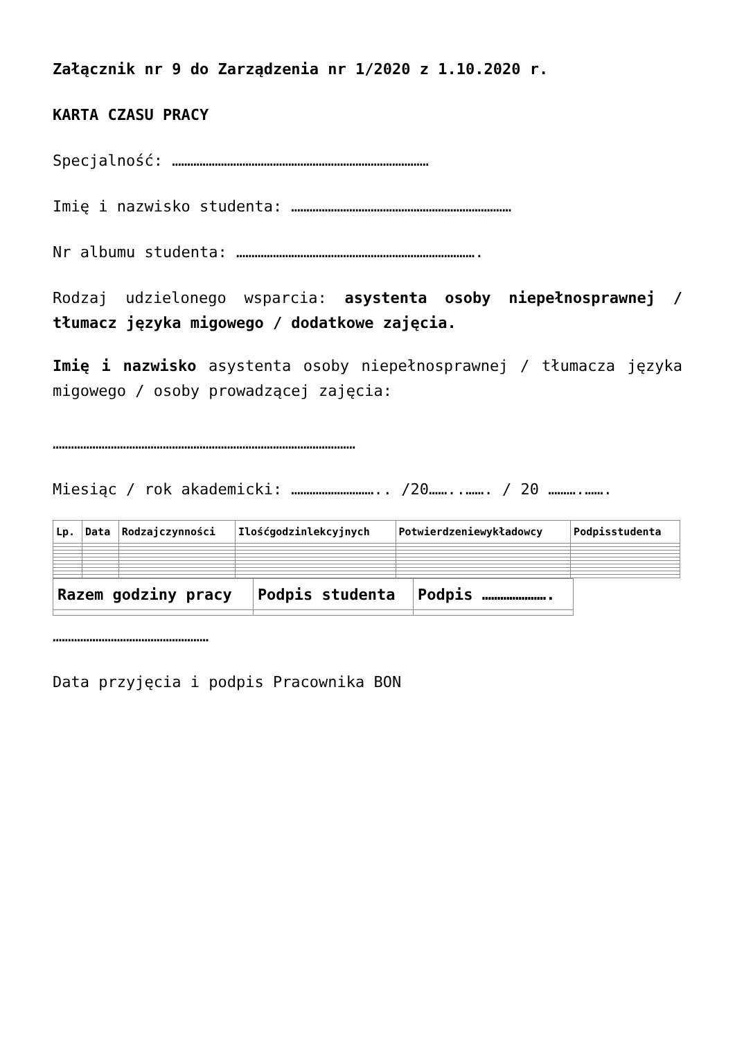Załącznik nr 9 do Zarządzenia nr 1/2020 z 1.10.2020 r.
KARTA CZASU PRACY
Specjalność: …………………………………………………………………………
Imię i nazwisko studenta: ………………………………………………………………
Nr albumu studenta: …………………………………………………………………….
Rodzaj udzielonego wsparcia: asystenta osoby niepełnosprawnej / tłumacz języka migowego / dodatkowe zajęcia.
Imię i nazwisko asystenta osoby niepełnosprawnej / tłumacza języka migowego / osoby prowadzącej zajęcia:
………………………………………………………………………………………
Miesiąc / rok akademicki: ……………………….. /20……..……. / 20 ……….…….
| Lp. | Data | Rodzajczynności | Ilośćgodzinlekcyjnych | Potwierdzeniewykładowcy | Podpisstudenta |
| --- | --- | --- | --- | --- | --- |
| Razem godziny pracy | Podpis studenta | Podpis …………………. |
| --- | --- | --- |
……………………………………………
Data przyjęcia i podpis Pracownika BON